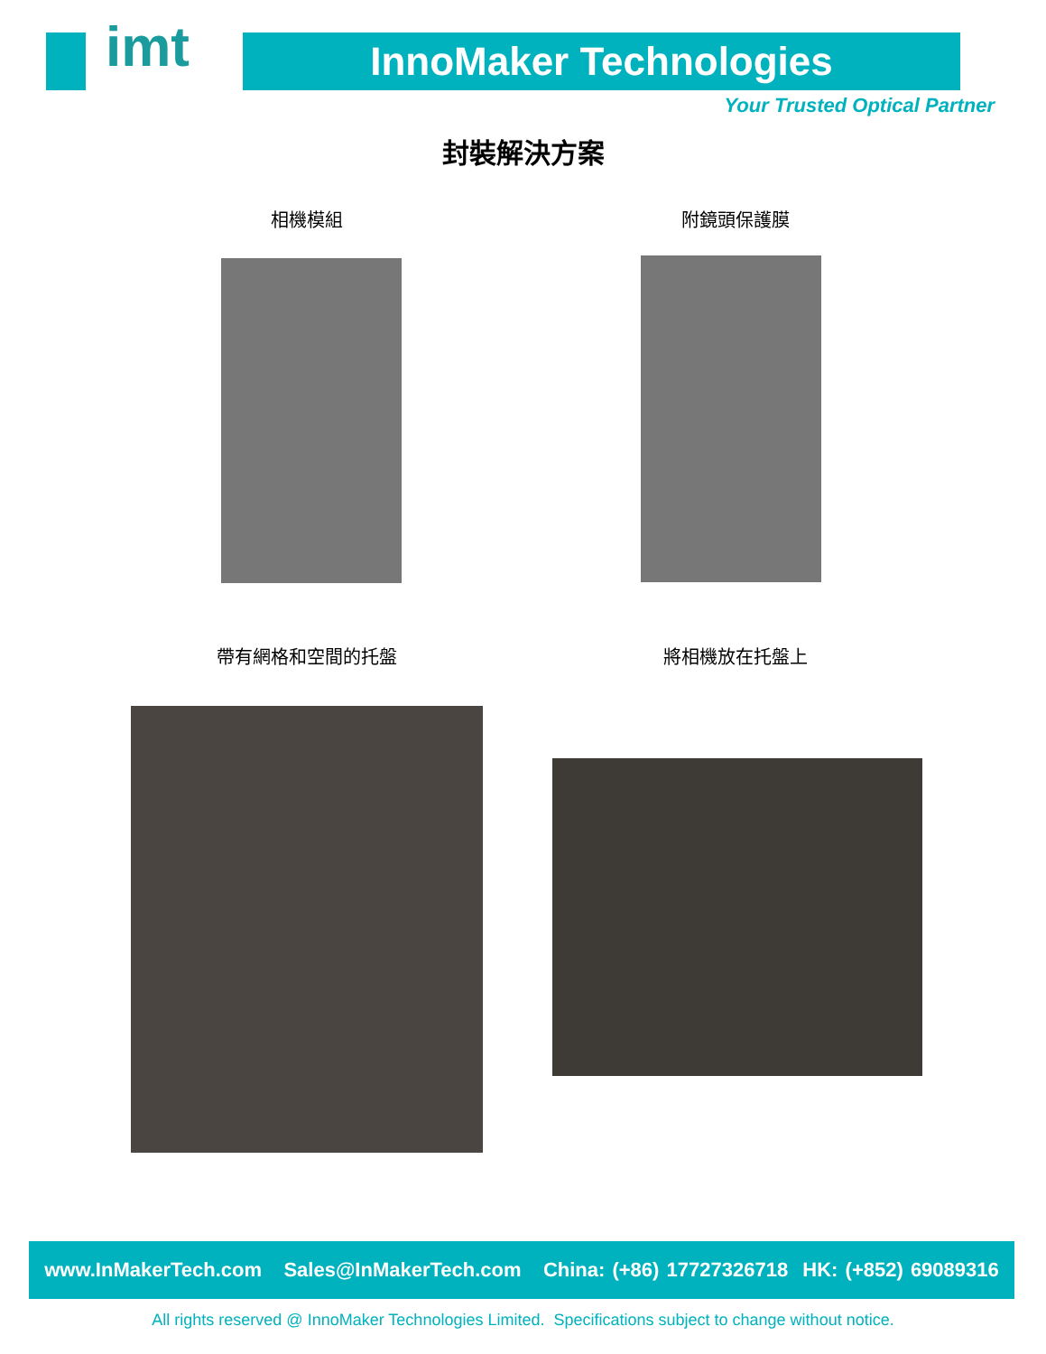imt InnoMaker Technologies
Your Trusted Optical Partner
封裝解決方案
相機模組 附鏡頭保護膜
帶有網格和空間的托盤 將相機放在托盤上
www.InMakerTech.com Sales@InMakerTech.com China: (+86) 17727326718 HK: (+852) 69089316
All rights reserved @ InnoMaker Technologies Limited. Specifications subject to change without notice.